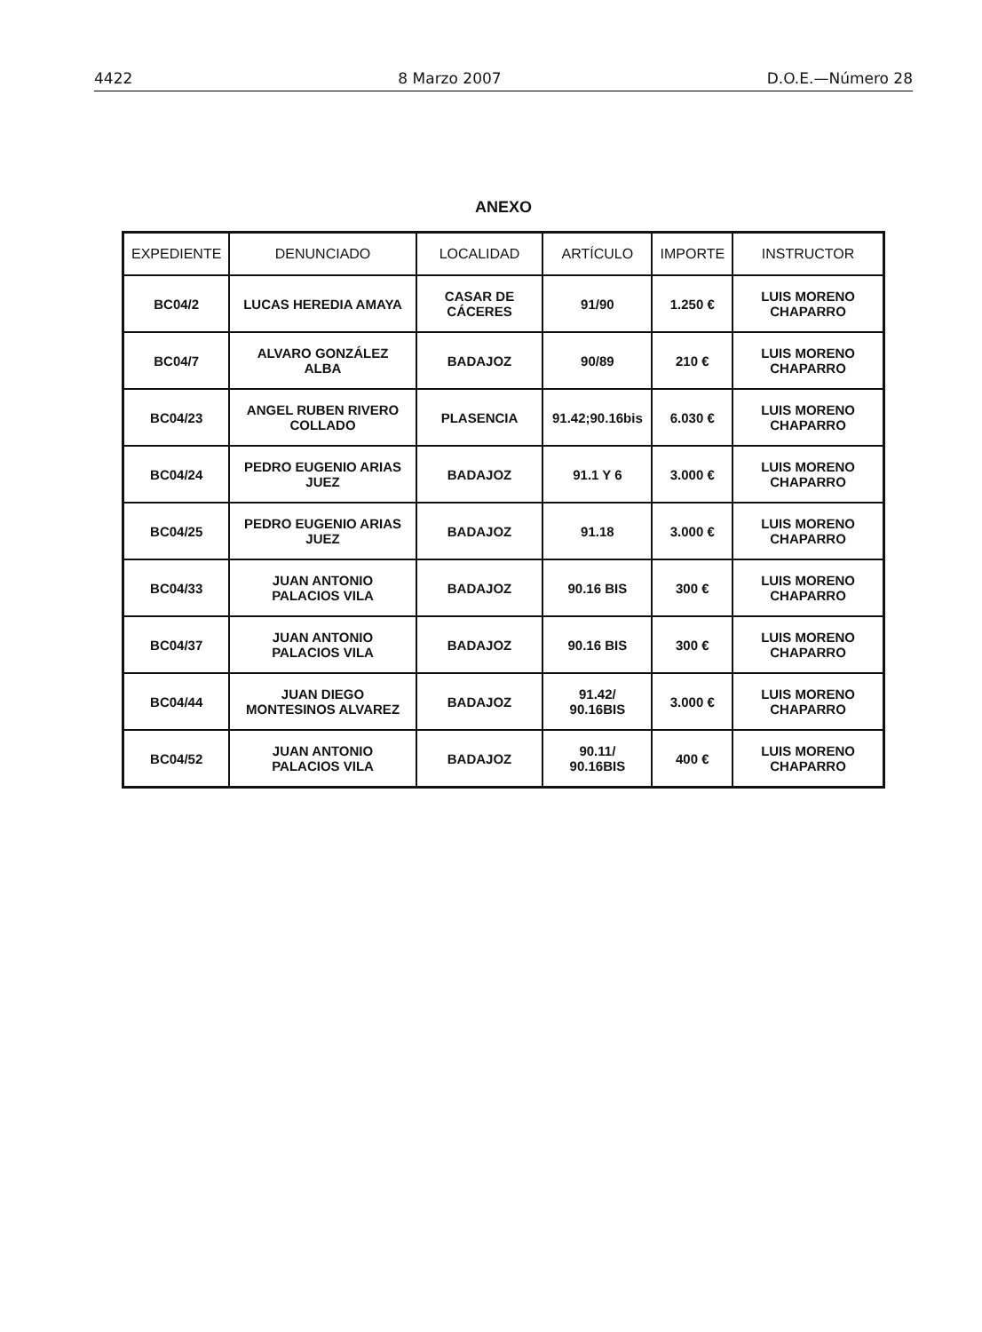4422 8 Marzo 2007 D.O.E.—Número 28
ANEXO
| EXPEDIENTE | DENUNCIADO | LOCALIDAD | ARTÍCULO | IMPORTE | INSTRUCTOR |
| --- | --- | --- | --- | --- | --- |
| BC04/2 | LUCAS HEREDIA AMAYA | CASAR DE CÁCERES | 91/90 | 1.250 € | LUIS MORENO CHAPARRO |
| BC04/7 | ALVARO GONZÁLEZ ALBA | BADAJOZ | 90/89 | 210 € | LUIS MORENO CHAPARRO |
| BC04/23 | ANGEL RUBEN RIVERO COLLADO | PLASENCIA | 91.42;90.16bis | 6.030 € | LUIS MORENO CHAPARRO |
| BC04/24 | PEDRO EUGENIO ARIAS JUEZ | BADAJOZ | 91.1 Y 6 | 3.000 € | LUIS MORENO CHAPARRO |
| BC04/25 | PEDRO EUGENIO ARIAS JUEZ | BADAJOZ | 91.18 | 3.000 € | LUIS MORENO CHAPARRO |
| BC04/33 | JUAN ANTONIO PALACIOS VILA | BADAJOZ | 90.16 BIS | 300 € | LUIS MORENO CHAPARRO |
| BC04/37 | JUAN ANTONIO PALACIOS VILA | BADAJOZ | 90.16 BIS | 300 € | LUIS MORENO CHAPARRO |
| BC04/44 | JUAN DIEGO MONTESINOS ALVAREZ | BADAJOZ | 91.42/ 90.16BIS | 3.000 € | LUIS MORENO CHAPARRO |
| BC04/52 | JUAN ANTONIO PALACIOS VILA | BADAJOZ | 90.11/ 90.16BIS | 400 € | LUIS MORENO CHAPARRO |